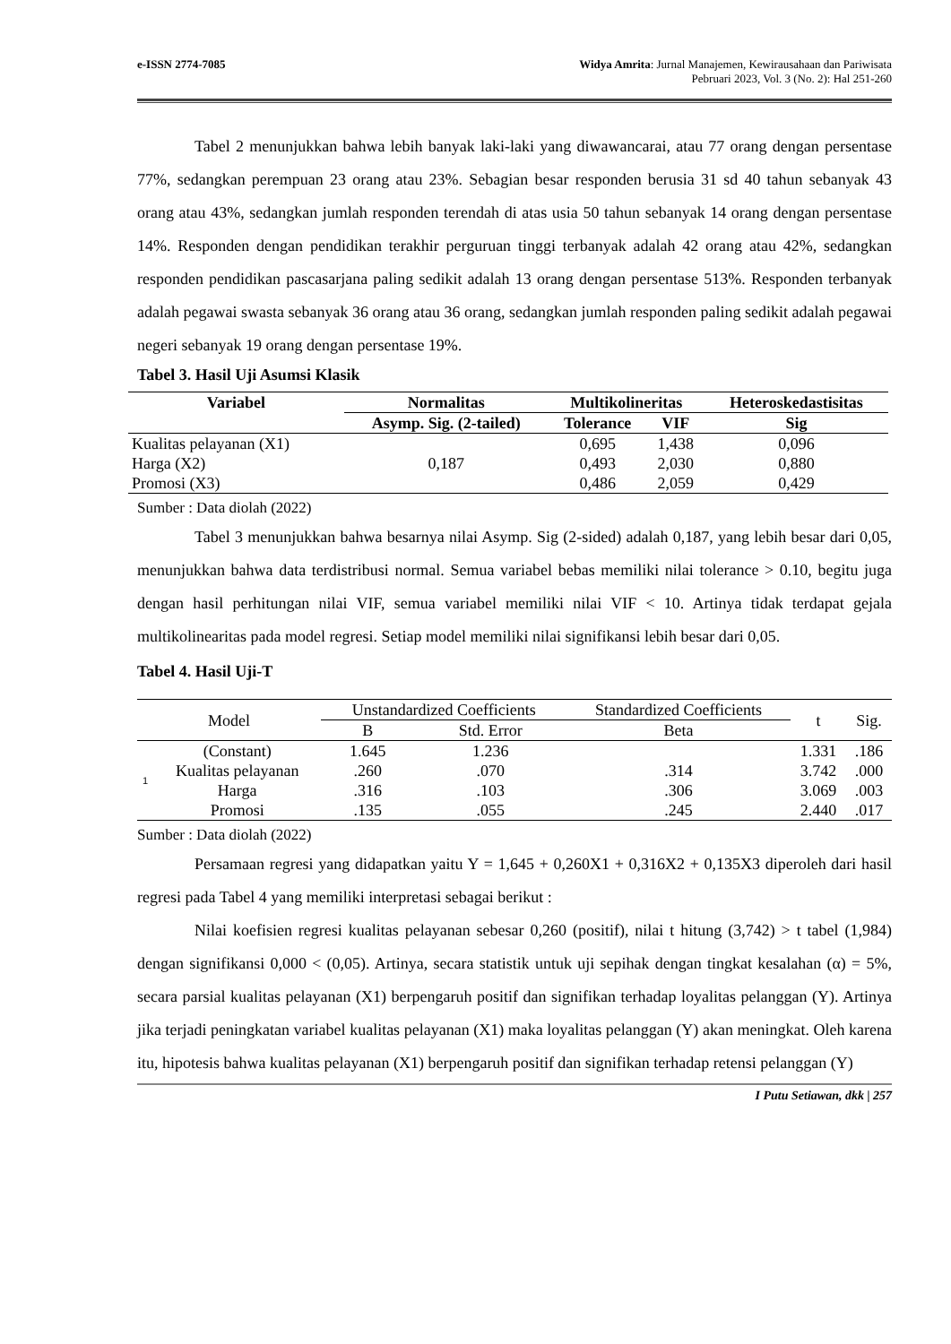e-ISSN 2774-7085 Widya Amrita: Jurnal Manajemen, Kewirausahaan dan Pariwisata
Pebruari 2023, Vol. 3 (No. 2): Hal 251-260
Tabel 2 menunjukkan bahwa lebih banyak laki-laki yang diwawancarai, atau 77 orang dengan persentase 77%, sedangkan perempuan 23 orang atau 23%. Sebagian besar responden berusia 31 sd 40 tahun sebanyak 43 orang atau 43%, sedangkan jumlah responden terendah di atas usia 50 tahun sebanyak 14 orang dengan persentase 14%. Responden dengan pendidikan terakhir perguruan tinggi terbanyak adalah 42 orang atau 42%, sedangkan responden pendidikan pascasarjana paling sedikit adalah 13 orang dengan persentase 513%. Responden terbanyak adalah pegawai swasta sebanyak 36 orang atau 36 orang, sedangkan jumlah responden paling sedikit adalah pegawai negeri sebanyak 19 orang dengan persentase 19%.
Tabel 3. Hasil Uji Asumsi Klasik
| Variabel | Normalitas | Multikolineritas | | Heteroskedastisitas |
| --- | --- | --- | --- | --- |
| | Asymp. Sig. (2-tailed) | Tolerance | VIF | Sig |
| Kualitas pelayanan (X1) | 0,187 | 0,695 | 1,438 | 0,096 |
| Harga (X2) | | 0,493 | 2,030 | 0,880 |
| Promosi (X3) | | 0,486 | 2,059 | 0,429 |
Sumber : Data diolah (2022)
Tabel 3 menunjukkan bahwa besarnya nilai Asymp. Sig (2-sided) adalah 0,187, yang lebih besar dari 0,05, menunjukkan bahwa data terdistribusi normal. Semua variabel bebas memiliki nilai tolerance > 0.10, begitu juga dengan hasil perhitungan nilai VIF, semua variabel memiliki nilai VIF < 10. Artinya tidak terdapat gejala multikolinearitas pada model regresi. Setiap model memiliki nilai signifikansi lebih besar dari 0,05.
Tabel 4. Hasil Uji-T
| Model | | Unstandardized Coefficients | | Standardized Coefficients | t | Sig. |
| --- | --- | --- | --- | --- | --- | --- |
| | | B | Std. Error | Beta | | |
| 1 | (Constant) | 1.645 | 1.236 | | 1.331 | .186 |
| | Kualitas pelayanan | .260 | .070 | .314 | 3.742 | .000 |
| | Harga | .316 | .103 | .306 | 3.069 | .003 |
| | Promosi | .135 | .055 | .245 | 2.440 | .017 |
Sumber : Data diolah (2022)
Persamaan regresi yang didapatkan yaitu Y = 1,645 + 0,260X1 + 0,316X2 + 0,135X3 diperoleh dari hasil regresi pada Tabel 4 yang memiliki interpretasi sebagai berikut :
Nilai koefisien regresi kualitas pelayanan sebesar 0,260 (positif), nilai t hitung (3,742) > t tabel (1,984) dengan signifikansi 0,000 < (0,05). Artinya, secara statistik untuk uji sepihak dengan tingkat kesalahan (α) = 5%, secara parsial kualitas pelayanan (X1) berpengaruh positif dan signifikan terhadap loyalitas pelanggan (Y). Artinya jika terjadi peningkatan variabel kualitas pelayanan (X1) maka loyalitas pelanggan (Y) akan meningkat. Oleh karena itu, hipotesis bahwa kualitas pelayanan (X1) berpengaruh positif dan signifikan terhadap retensi pelanggan (Y)
I Putu Setiawan, dkk | 257